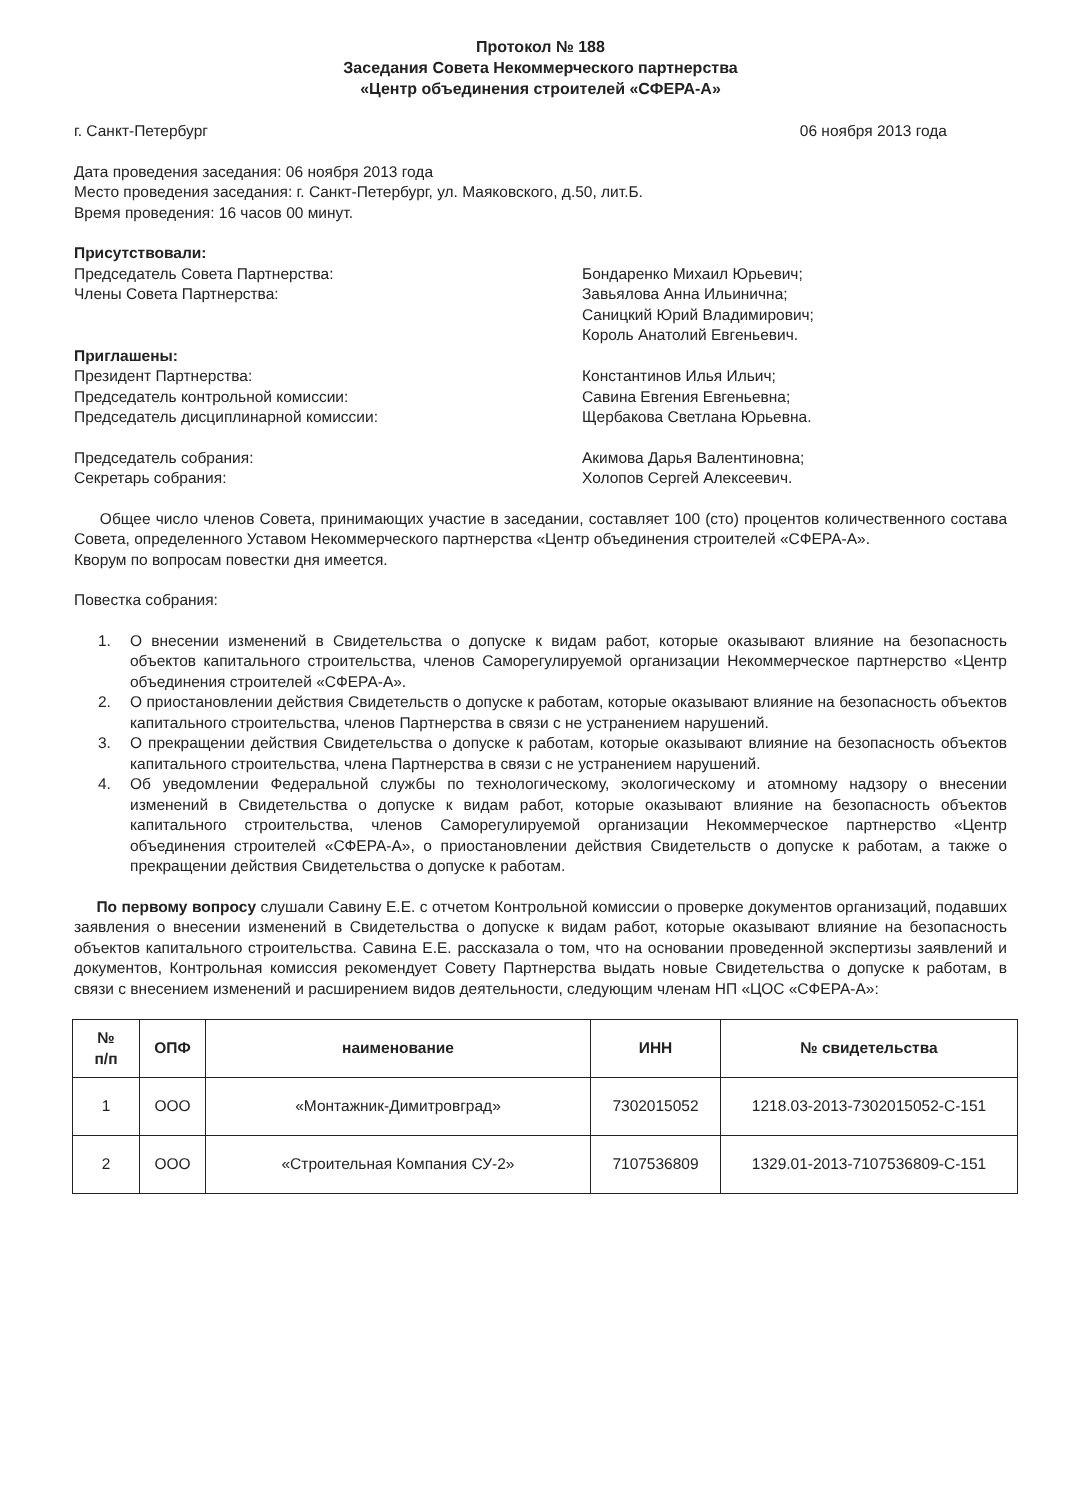Протокол № 188
Заседания Совета Некоммерческого партнерства
«Центр объединения строителей «СФЕРА-А»
г. Санкт-Петербург 06 ноября 2013 года
Дата проведения заседания: 06 ноября 2013 года
Место проведения заседания: г. Санкт-Петербург, ул. Маяковского, д.50, лит.Б.
Время проведения: 16 часов 00 минут.
Присутствовали:
Председатель Совета Партнерства:
Члены Совета Партнерства:
Бондаренко Михаил Юрьевич;
Завьялова Анна Ильинична;
Саницкий Юрий Владимирович;
Король Анатолий Евгеньевич.
Приглашены:
Президент Партнерства:
Председатель контрольной комиссии:
Председатель дисциплинарной комиссии:
Константинов Илья Ильич;
Савина Евгения Евгеньевна;
Щербакова Светлана Юрьевна.
Председатель собрания:
Секретарь собрания:
Акимова Дарья Валентиновна;
Холопов Сергей Алексеевич.
Общее число членов Совета, принимающих участие в заседании, составляет 100 (сто) процентов количественного состава Совета, определенного Уставом Некоммерческого партнерства «Центр объединения строителей «СФЕРА-А».
Кворум по вопросам повестки дня имеется.
Повестка собрания:
1. О внесении изменений в Свидетельства о допуске к видам работ, которые оказывают влияние на безопасность объектов капитального строительства, членов Саморегулируемой организации Некоммерческое партнерство «Центр объединения строителей «СФЕРА-А».
2. О приостановлении действия Свидетельств о допуске к работам, которые оказывают влияние на безопасность объектов капитального строительства, членов Партнерства в связи с не устранением нарушений.
3. О прекращении действия Свидетельства о допуске к работам, которые оказывают влияние на безопасность объектов капитального строительства, члена Партнерства в связи с не устранением нарушений.
4. Об уведомлении Федеральной службы по технологическому, экологическому и атомному надзору о внесении изменений в Свидетельства о допуске к видам работ, которые оказывают влияние на безопасность объектов капитального строительства, членов Саморегулируемой организации Некоммерческое партнерство «Центр объединения строителей «СФЕРА-А», о приостановлении действия Свидетельств о допуске к работам, а также о прекращении действия Свидетельства о допуске к работам.
По первому вопросу слушали Савину Е.Е. с отчетом Контрольной комиссии о проверке документов организаций, подавших заявления о внесении изменений в Свидетельства о допуске к видам работ, которые оказывают влияние на безопасность объектов капитального строительства. Савина Е.Е. рассказала о том, что на основании проведенной экспертизы заявлений и документов, Контрольная комиссия рекомендует Совету Партнерства выдать новые Свидетельства о допуске к работам, в связи с внесением изменений и расширением видов деятельности, следующим членам НП «ЦОС «СФЕРА-А»:
| № п/п | ОПФ | наименование | ИНН | № свидетельства |
| --- | --- | --- | --- | --- |
| 1 | ООО | «Монтажник-Димитровград» | 7302015052 | 1218.03-2013-7302015052-С-151 |
| 2 | ООО | «Строительная Компания СУ-2» | 7107536809 | 1329.01-2013-7107536809-С-151 |